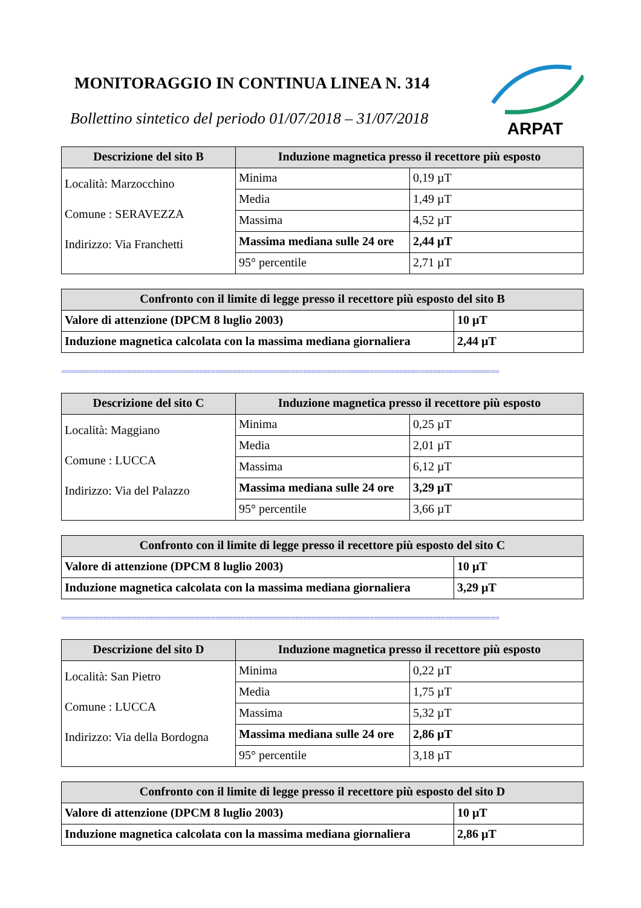MONITORAGGIO IN CONTINUA LINEA N. 314
Bollettino sintetico del periodo 01/07/2018 – 31/07/2018
ARPAT
| Descrizione del sito B | Induzione magnetica presso il recettore più esposto | |
| --- | --- | --- |
| Località: Marzocchino Comune : SERAVEZZA Indirizzo: Via Franchetti | Minima | 0,19 µT |
| | Media | 1,49 µT |
| | Massima | 4,52 µT |
| | Massima mediana sulle 24 ore | 2,44 µT |
| | 95° percentile | 2,71 µT |
| Confronto con il limite di legge presso il recettore più esposto del sito B | |
| --- | --- |
| Valore di attenzione (DPCM 8 luglio 2003) | 10 µT |
| Induzione magnetica calcolata con la massima mediana giornaliera | 2,44 µT |
=========================================================================================================
| Descrizione del sito C | Induzione magnetica presso il recettore più esposto | |
| --- | --- | --- |
| Località: Maggiano Comune : LUCCA Indirizzo: Via del Palazzo | Minima | 0,25 µT |
| | Media | 2,01 µT |
| | Massima | 6,12 µT |
| | Massima mediana sulle 24 ore | 3,29 µT |
| | 95° percentile | 3,66 µT |
| Confronto con il limite di legge presso il recettore più esposto del sito C | |
| --- | --- |
| Valore di attenzione (DPCM 8 luglio 2003) | 10 µT |
| Induzione magnetica calcolata con la massima mediana giornaliera | 3,29 µT |
=========================================================================================================
| Descrizione del sito D | Induzione magnetica presso il recettore più esposto | |
| --- | --- | --- |
| Località: San Pietro Comune : LUCCA Indirizzo: Via della Bordogna | Minima | 0,22 µT |
| | Media | 1,75 µT |
| | Massima | 5,32 µT |
| | Massima mediana sulle 24 ore | 2,86 µT |
| | 95° percentile | 3,18 µT |
| Confronto con il limite di legge presso il recettore più esposto del sito D | |
| --- | --- |
| Valore di attenzione (DPCM 8 luglio 2003) | 10 µT |
| Induzione magnetica calcolata con la massima mediana giornaliera | 2,86 µT |